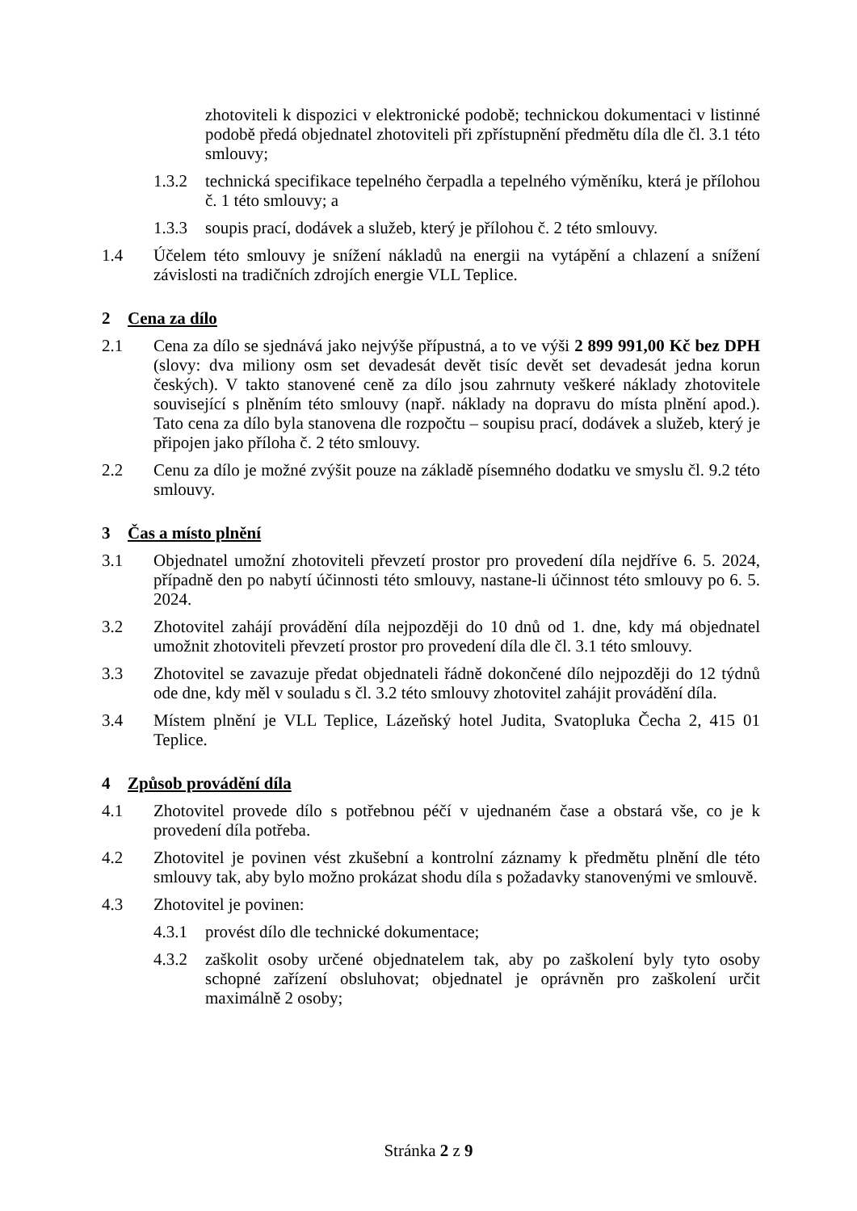zhotoviteli k dispozici v elektronické podobě; technickou dokumentaci v listinné podobě předá objednatel zhotoviteli při zpřístupnění předmětu díla dle čl. 3.1 této smlouvy;
1.3.2 technická specifikace tepelného čerpadla a tepelného výměníku, která je přílohou č. 1 této smlouvy; a
1.3.3 soupis prací, dodávek a služeb, který je přílohou č. 2 této smlouvy.
1.4 Účelem této smlouvy je snížení nákladů na energii na vytápění a chlazení a snížení závislosti na tradičních zdrojích energie VLL Teplice.
2 Cena za dílo
2.1 Cena za dílo se sjednává jako nejvýše přípustná, a to ve výši 2 899 991,00 Kč bez DPH (slovy: dva miliony osm set devadesát devět tisíc devět set devadesát jedna korun českých). V takto stanovené ceně za dílo jsou zahrnuty veškeré náklady zhotovitele související s plněním této smlouvy (např. náklady na dopravu do místa plnění apod.). Tato cena za dílo byla stanovena dle rozpočtu – soupisu prací, dodávek a služeb, který je připojen jako příloha č. 2 této smlouvy.
2.2 Cenu za dílo je možné zvýšit pouze na základě písemného dodatku ve smyslu čl. 9.2 této smlouvy.
3 Čas a místo plnění
3.1 Objednatel umožní zhotoviteli převzetí prostor pro provedení díla nejdříve 6. 5. 2024, případně den po nabytí účinnosti této smlouvy, nastane-li účinnost této smlouvy po 6. 5. 2024.
3.2 Zhotovitel zahájí provádění díla nejpozději do 10 dnů od 1. dne, kdy má objednatel umožnit zhotoviteli převzetí prostor pro provedení díla dle čl. 3.1 této smlouvy.
3.3 Zhotovitel se zavazuje předat objednateli řádně dokončené dílo nejpozději do 12 týdnů ode dne, kdy měl v souladu s čl. 3.2 této smlouvy zhotovitel zahájit provádění díla.
3.4 Místem plnění je VLL Teplice, Lázeňský hotel Judita, Svatopluka Čecha 2, 415 01 Teplice.
4 Způsob provádění díla
4.1 Zhotovitel provede dílo s potřebnou péčí v ujednaném čase a obstará vše, co je k provedení díla potřeba.
4.2 Zhotovitel je povinen vést zkušební a kontrolní záznamy k předmětu plnění dle této smlouvy tak, aby bylo možno prokázat shodu díla s požadavky stanovenými ve smlouvě.
4.3 Zhotovitel je povinen:
4.3.1 provést dílo dle technické dokumentace;
4.3.2 zaškolit osoby určené objednatelem tak, aby po zaškolení byly tyto osoby schopné zařízení obsluhovat; objednatel je oprávněn pro zaškolení určit maximálně 2 osoby;
Stránka 2 z 9